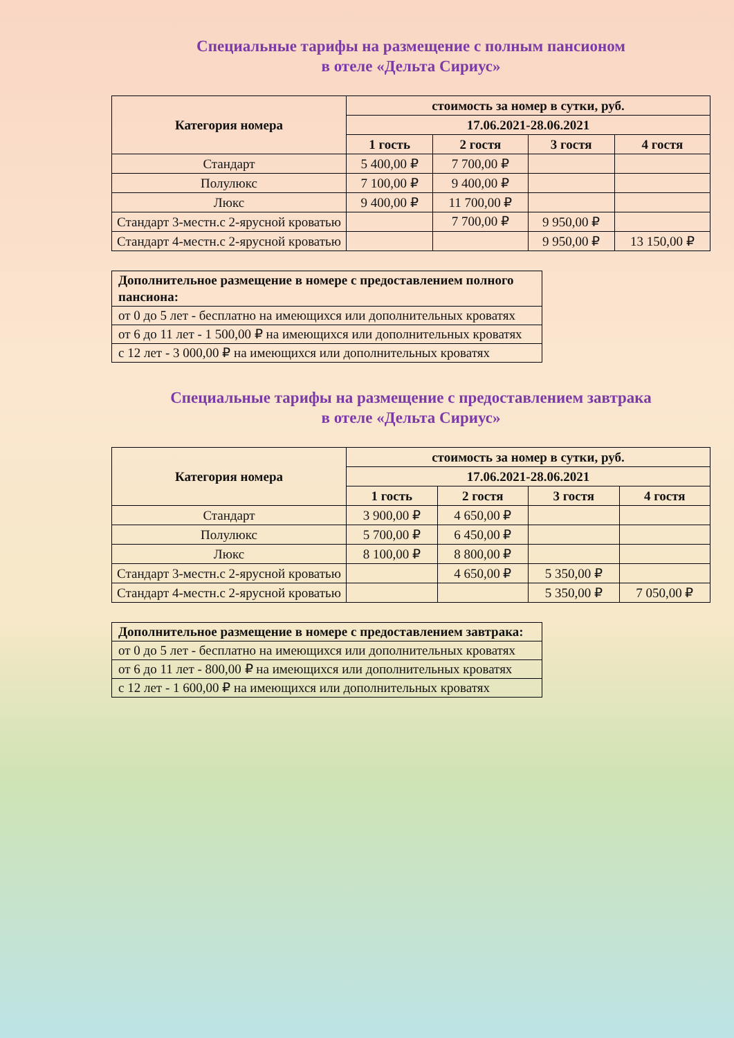Специальные тарифы на размещение с полным пансионом
в отеле «Дельта Сириус»
| Категория номера | стоимость за номер в сутки, руб. | | | |
| --- | --- | --- | --- | --- |
| | 17.06.2021-28.06.2021 | | | |
| | 1 гость | 2 гостя | 3 гостя | 4 гостя |
| Стандарт | 5 400,00 ₽ | 7 700,00 ₽ | | |
| Полулюкс | 7 100,00 ₽ | 9 400,00 ₽ | | |
| Люкс | 9 400,00 ₽ | 11 700,00 ₽ | | |
| Стандарт 3-местн.с 2-ярусной кроватью | | 7 700,00 ₽ | 9 950,00 ₽ | |
| Стандарт 4-местн.с 2-ярусной кроватью | | | 9 950,00 ₽ | 13 150,00 ₽ |
| Дополнительное размещение в номере с предоставлением полного пансиона: |
| --- |
| от 0 до 5 лет - бесплатно на имеющихся или дополнительных кроватях |
| от 6 до 11 лет - 1 500,00 ₽ на имеющихся или дополнительных кроватях |
| с 12 лет - 3 000,00 ₽ на имеющихся или дополнительных кроватях |
Специальные тарифы на размещение с предоставлением завтрака
в отеле «Дельта Сириус»
| Категория номера | стоимость за номер в сутки, руб. | | | |
| --- | --- | --- | --- | --- |
| | 17.06.2021-28.06.2021 | | | |
| | 1 гость | 2 гостя | 3 гостя | 4 гостя |
| Стандарт | 3 900,00 ₽ | 4 650,00 ₽ | | |
| Полулюкс | 5 700,00 ₽ | 6 450,00 ₽ | | |
| Люкс | 8 100,00 ₽ | 8 800,00 ₽ | | |
| Стандарт 3-местн.с 2-ярусной кроватью | | 4 650,00 ₽ | 5 350,00 ₽ | |
| Стандарт 4-местн.с 2-ярусной кроватью | | | 5 350,00 ₽ | 7 050,00 ₽ |
| Дополнительное размещение в номере с предоставлением завтрака: |
| --- |
| от 0 до 5 лет - бесплатно на имеющихся или дополнительных кроватях |
| от 6 до 11 лет - 800,00 ₽ на имеющихся или дополнительных кроватях |
| с 12 лет - 1 600,00 ₽ на имеющихся или дополнительных кроватях |